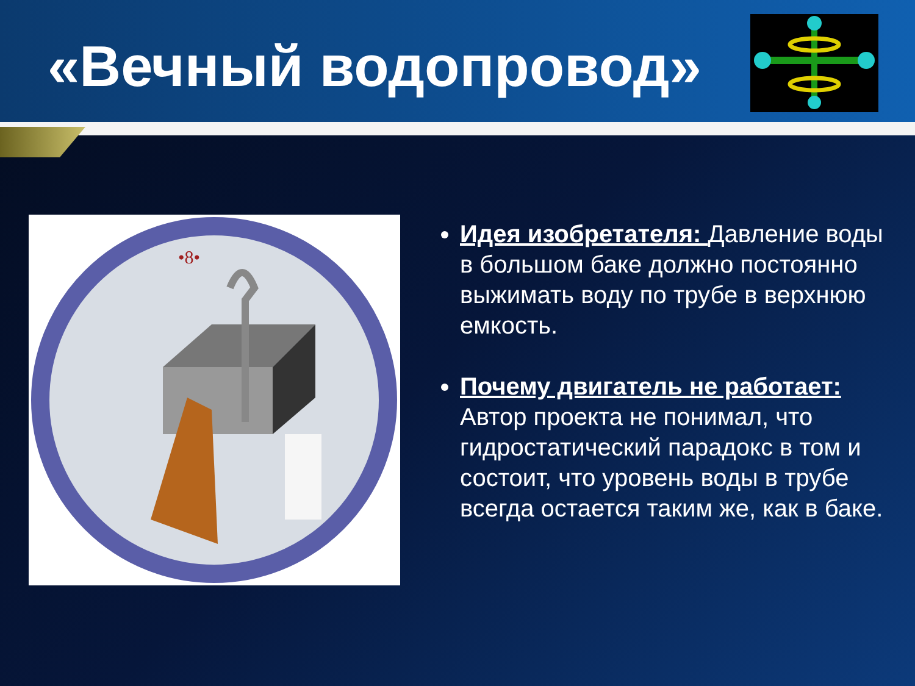«Вечный водопровод»
•8•
Идея изобретателя: Давление воды в большом баке должно постоянно выжимать воду по трубе в верхнюю емкость.
Почему двигатель не работает: Автор проекта не понимал, что гидростатический парадокс в том и состоит, что уровень воды в трубе всегда остается таким же, как в баке.